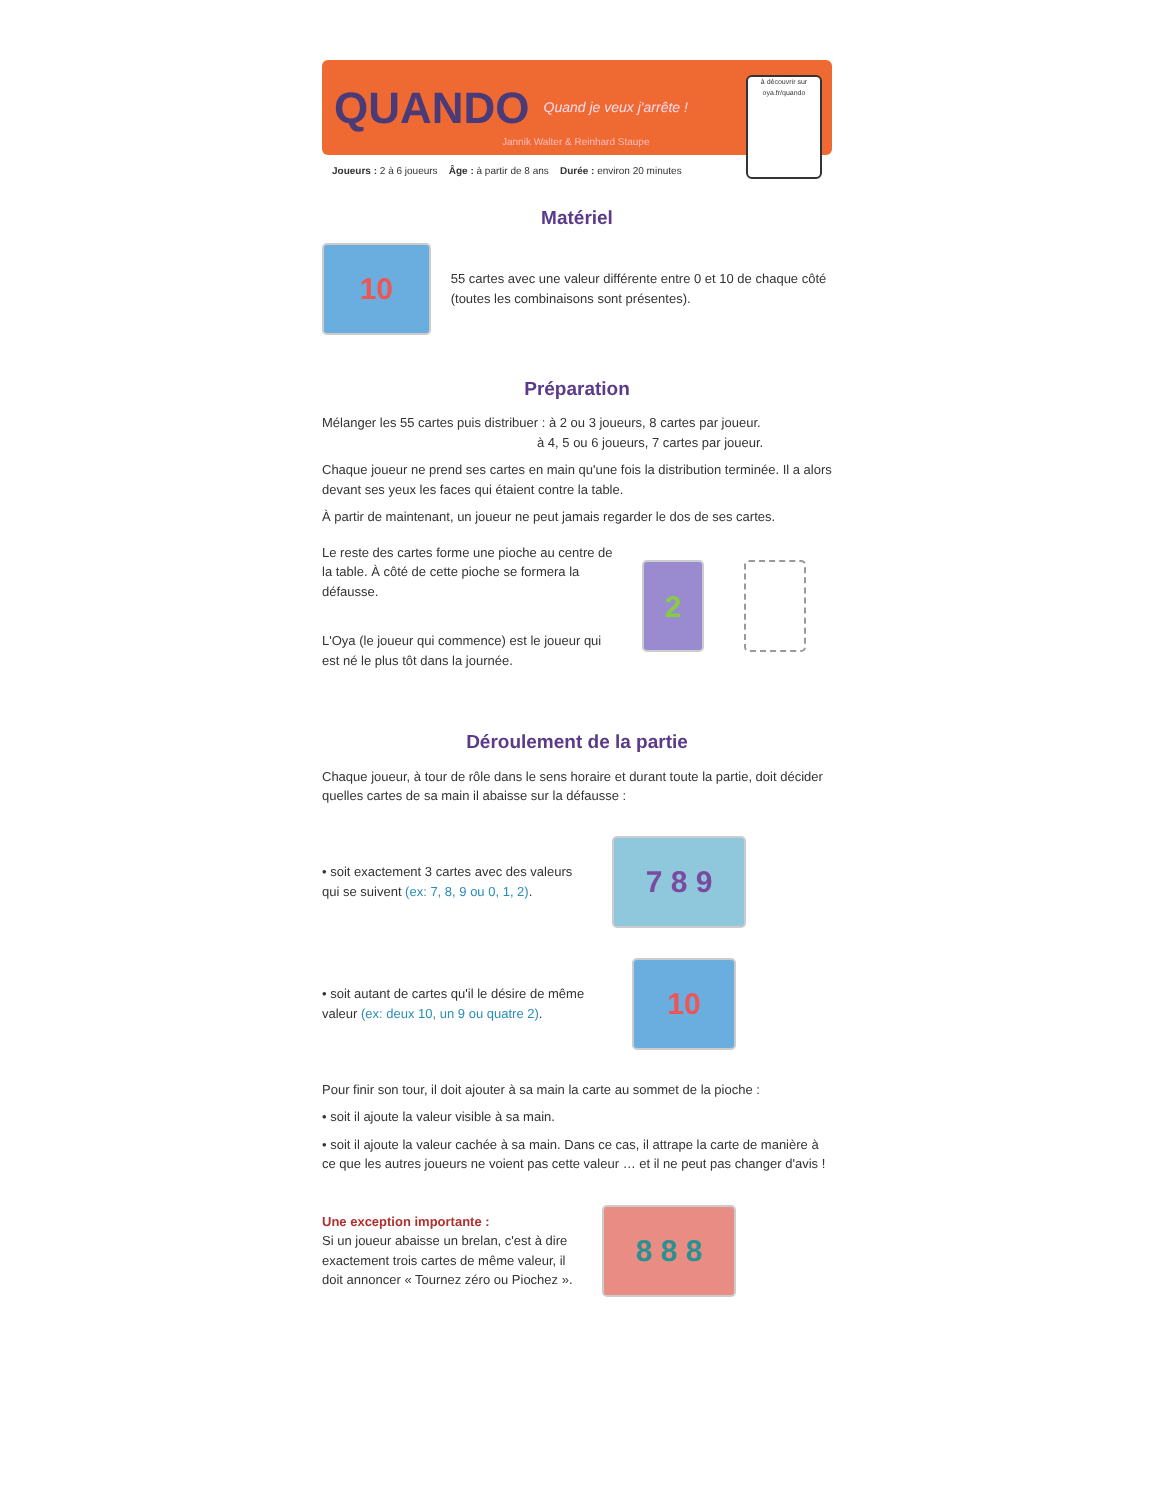QUANDO Quand je veux j'arrête !
Jannik Walter & Reinhard Staupe
à découvrir sur oya.fr/quando
Joueurs : 2 à 6 joueurs Âge : à partir de 8 ans Durée : environ 20 minutes
Matériel
10
55 cartes avec une valeur différente entre 0 et 10 de chaque côté (toutes les combinaisons sont présentes).
Préparation
Mélanger les 55 cartes puis distribuer : à 2 ou 3 joueurs, 8 cartes par joueur.
à 4, 5 ou 6 joueurs, 7 cartes par joueur.
Chaque joueur ne prend ses cartes en main qu'une fois la distribution terminée. Il a alors devant ses yeux les faces qui étaient contre la table.
À partir de maintenant, un joueur ne peut jamais regarder le dos de ses cartes.
Le reste des cartes forme une pioche au centre de la table. À côté de cette pioche se formera la défausse.
L'Oya (le joueur qui commence) est le joueur qui est né le plus tôt dans la journée.
2
Déroulement de la partie
Chaque joueur, à tour de rôle dans le sens horaire et durant toute la partie, doit décider quelles cartes de sa main il abaisse sur la défausse :
• soit exactement 3 cartes avec des valeurs qui se suivent (ex: 7, 8, 9 ou 0, 1, 2).
7 8 9
• soit autant de cartes qu'il le désire de même valeur (ex: deux 10, un 9 ou quatre 2).
10
Pour finir son tour, il doit ajouter à sa main la carte au sommet de la pioche :
• soit il ajoute la valeur visible à sa main.
• soit il ajoute la valeur cachée à sa main. Dans ce cas, il attrape la carte de manière à ce que les autres joueurs ne voient pas cette valeur … et il ne peut pas changer d'avis !
Une exception importante :
Si un joueur abaisse un brelan, c'est à dire exactement trois cartes de même valeur, il doit annoncer « Tournez zéro ou Piochez ».
8 8 8